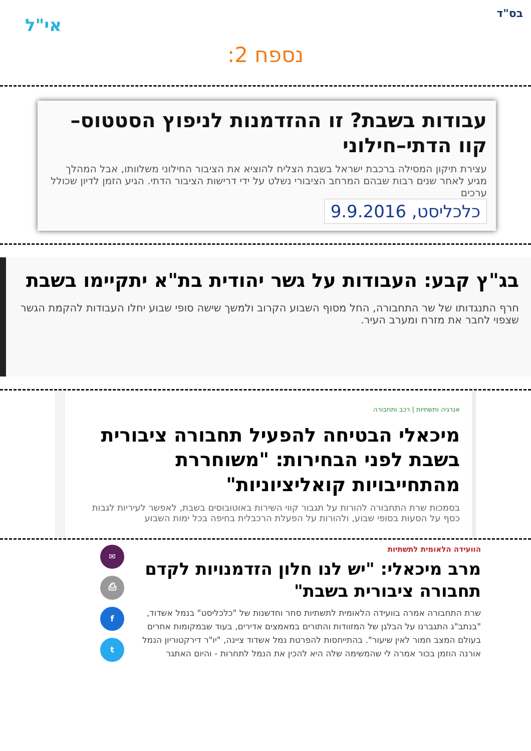בס"ד
אי"ל
נספח 2:
עבודות בשבת? זו ההזדמנות לניפוץ הסטטוס–קוו הדתי–חילוני
עצירת תיקון המסילה ברכבת ישראל בשבת הצליח להוציא את הציבור החילוני משלוותו, אבל המהלך מגיע לאחר שנים רבות שבהם המרחב הציבורי נשלט על ידי דרישות הציבור הדתי. הגיע הזמן לדיון שכולל ערכים
כלכליסט, 9.9.2016
בג"ץ קבע: העבודות על גשר יהודית בת"א יתקיימו בשבת
חרף התנגדותו של שר התחבורה, החל מסוף השבוע הקרוב ולמשך שישה סופי שבוע יחלו העבודות להקמת הגשר שצפוי לחבר את מזרח ומערב העיר.
אנרגיה ותשתיות | רכב ותחבורה
מיכאלי הבטיחה להפעיל תחבורה ציבורית בשבת לפני הבחירות: "משוחררת מהתחייבויות קואליציוניות"
בסמכות שרת התחבורה להורות על תגבור קווי השירות באוטובוסים בשבת, לאפשר לעיריות לגבות כסף על הסעות בסופי שבוע, ולהורות על הפעלת הרכבלית בחיפה בכל ימות השבוע
הוועידה הלאומית לתשתיות
מרב מיכאלי: "יש לנו חלון הזדמנויות לקדם תחבורה ציבורית בשבת"
שרת התחבורה אמרה בוועידה הלאומית לתשתיות סחר וחדשנות של "כלכליסט" בנמל אשדוד, "בנתב"ג התגברנו על הבלגן של המזוודות והתורים במאמצים אדירים, בעוד שבמקומות אחרים בעולם המצב חמור לאין שיעור". בהתייחסות להפרטת נמל אשדוד ציינה, "יו"ר דירקטוריון הנמל אורנה הוזמן בכור אמרה לי שהמשימה שלה היא להכין את הנמל לתחרות - והיום האתגר
✉
⎙
f
t